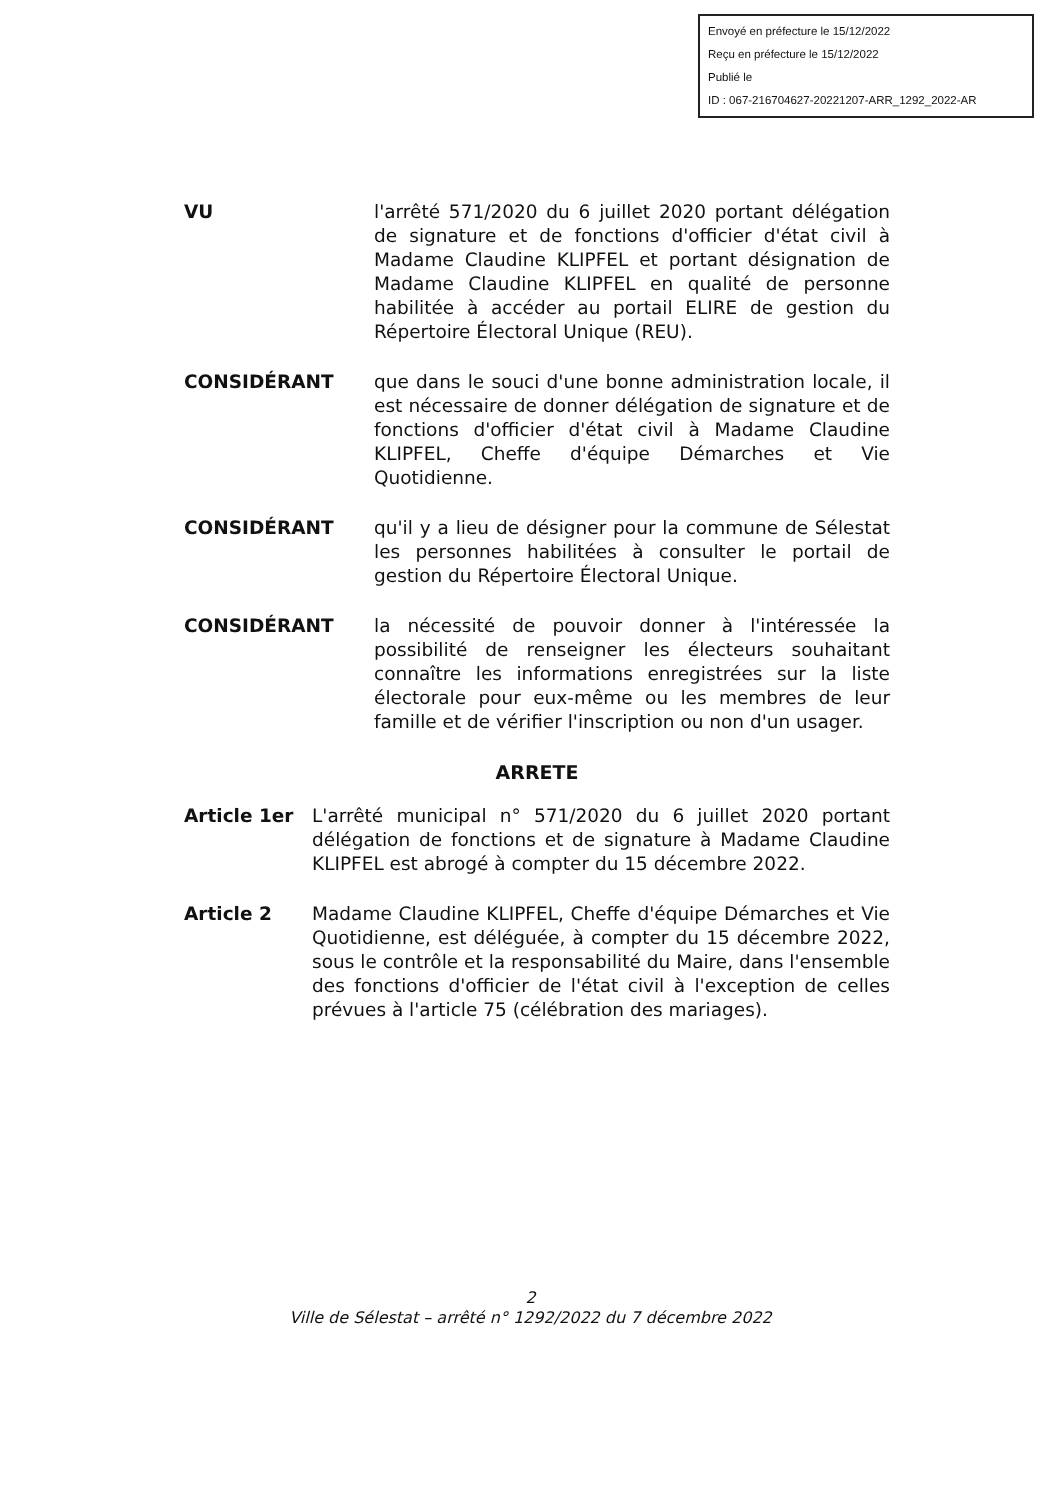Envoyé en préfecture le 15/12/2022
Reçu en préfecture le 15/12/2022
Publié le
ID : 067-216704627-20221207-ARR_1292_2022-AR
VU l'arrêté 571/2020 du 6 juillet 2020 portant délégation de signature et de fonctions d'officier d'état civil à Madame Claudine KLIPFEL et portant désignation de Madame Claudine KLIPFEL en qualité de personne habilitée à accéder au portail ELIRE de gestion du Répertoire Électoral Unique (REU).
CONSIDÉRANT que dans le souci d'une bonne administration locale, il est nécessaire de donner délégation de signature et de fonctions d'officier d'état civil à Madame Claudine KLIPFEL, Cheffe d'équipe Démarches et Vie Quotidienne.
CONSIDÉRANT qu'il y a lieu de désigner pour la commune de Sélestat les personnes habilitées à consulter le portail de gestion du Répertoire Électoral Unique.
CONSIDÉRANT la nécessité de pouvoir donner à l'intéressée la possibilité de renseigner les électeurs souhaitant connaître les informations enregistrées sur la liste électorale pour eux-même ou les membres de leur famille et de vérifier l'inscription ou non d'un usager.
ARRETE
Article 1er L'arrêté municipal n° 571/2020 du 6 juillet 2020 portant délégation de fonctions et de signature à Madame Claudine KLIPFEL est abrogé à compter du 15 décembre 2022.
Article 2 Madame Claudine KLIPFEL, Cheffe d'équipe Démarches et Vie Quotidienne, est déléguée, à compter du 15 décembre 2022, sous le contrôle et la responsabilité du Maire, dans l'ensemble des fonctions d'officier de l'état civil à l'exception de celles prévues à l'article 75 (célébration des mariages).
2
Ville de Sélestat – arrêté n° 1292/2022 du 7 décembre 2022